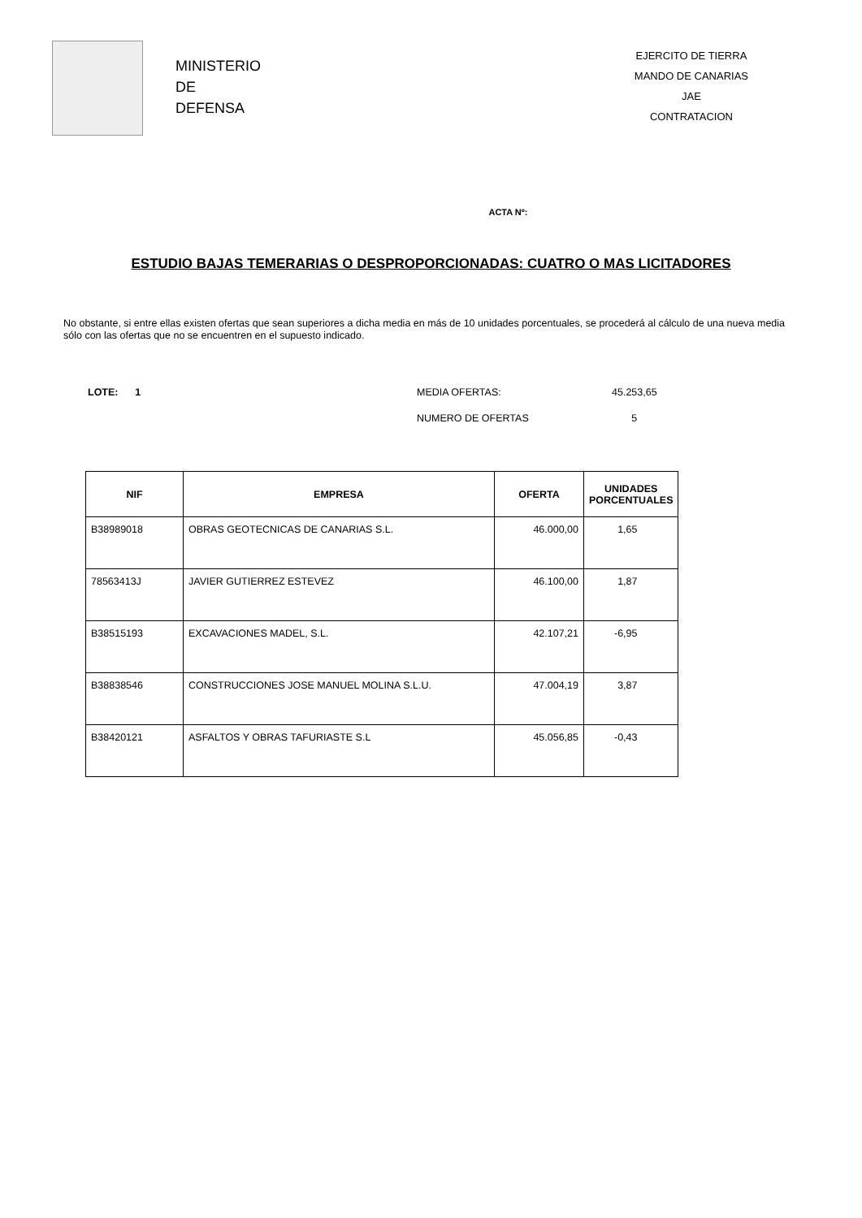MINISTERIO
DE
DEFENSA
EJERCITO DE TIERRA
MANDO DE CANARIAS
JAE
CONTRATACION
ACTA Nº:
ESTUDIO BAJAS TEMERARIAS O DESPROPORCIONADAS: CUATRO O MAS LICITADORES
No obstante, si entre ellas existen ofertas que sean superiores a dicha media en más de 10 unidades porcentuales, se procederá al cálculo de una nueva media sólo con las ofertas que no se encuentren en el supuesto indicado.
LOTE: 1 MEDIA OFERTAS: 45.253,65
NUMERO DE OFERTAS 5
| NIF | EMPRESA | OFERTA | UNIDADES PORCENTUALES |
| --- | --- | --- | --- |
| B38989018 | OBRAS GEOTECNICAS DE CANARIAS S.L. | 46.000,00 | 1,65 |
| 78563413J | JAVIER GUTIERREZ ESTEVEZ | 46.100,00 | 1,87 |
| B38515193 | EXCAVACIONES MADEL, S.L. | 42.107,21 | -6,95 |
| B38838546 | CONSTRUCCIONES JOSE MANUEL MOLINA S.L.U. | 47.004,19 | 3,87 |
| B38420121 | ASFALTOS Y OBRAS TAFURIASTE S.L | 45.056,85 | -0,43 |